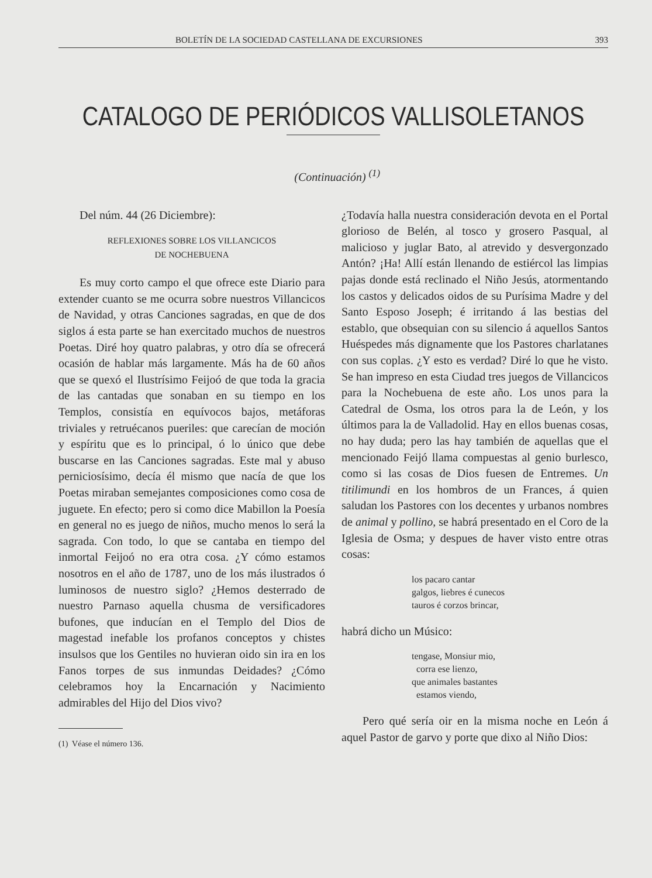BOLETÍN DE LA SOCIEDAD CASTELLANA DE EXCURSIONES 393
CATALOGO DE PERIÓDICOS VALLISOLETANOS
(Continuación) <sup>(1)</sup>
Del núm. 44 (26 Diciembre):
REFLEXIONES SOBRE LOS VILLANCICOS
DE NOCHEBUENA
Es muy corto campo el que ofrece este Diario para extender cuanto se me ocurra sobre nuestros Villancicos de Navidad, y otras Canciones sagradas, en que de dos siglos á esta parte se han exercitado muchos de nuestros Poetas. Diré hoy quatro palabras, y otro día se ofrecerá ocasión de hablar más largamente. Más ha de 60 años que se quexó el Ilustrísimo Feijoó de que toda la gracia de las cantadas que sonaban en su tiempo en los Templos, consistía en equívocos bajos, metáforas triviales y retruécanos pueriles: que carecían de moción y espíritu que es lo principal, ó lo único que debe buscarse en las Canciones sagradas. Este mal y abuso perniciosísimo, decía él mismo que nacía de que los Poetas miraban semejantes composiciones como cosa de juguete. En efecto; pero si como dice Mabillon la Poesía en general no es juego de niños, mucho menos lo será la sagrada. Con todo, lo que se cantaba en tiempo del inmortal Feijoó no era otra cosa. ¿Y cómo estamos nosotros en el año de 1787, uno de los más ilustrados ó luminosos de nuestro siglo? ¿Hemos desterrado de nuestro Parnaso aquella chusma de versificadores bufones, que inducían en el Templo del Dios de magestad inefable los profanos conceptos y chistes insulsos que los Gentiles no huvieran oido sin ira en los Fanos torpes de sus inmundas Deidades? ¿Cómo celebramos hoy la Encarnación y Nacimiento admirables del Hijo del Dios vivo?
(1) Véase el número 136.
¿Todavía halla nuestra consideración devota en el Portal glorioso de Belén, al tosco y grosero Pasqual, al malicioso y juglar Bato, al atrevido y desvergonzado Antón? ¡Ha! Allí están llenando de estiércol las limpias pajas donde está reclinado el Niño Jesús, atormentando los castos y delicados oidos de su Purísima Madre y del Santo Esposo Joseph; é irritando á las bestias del establo, que obsequian con su silencio á aquellos Santos Huéspedes más dignamente que los Pastores charlatanes con sus coplas. ¿Y esto es verdad? Diré lo que he visto. Se han impreso en esta Ciudad tres juegos de Villancicos para la Nochebuena de este año. Los unos para la Catedral de Osma, los otros para la de León, y los últimos para la de Valladolid. Hay en ellos buenas cosas, no hay duda; pero las hay también de aquellas que el mencionado Feijó llama compuestas al genio burlesco, como si las cosas de Dios fuesen de Entremes. Un titilimundi en los hombros de un Frances, á quien saludan los Pastores con los decentes y urbanos nombres de animal y pollino, se habrá presentado en el Coro de la Iglesia de Osma; y despues de haver visto entre otras cosas:
los pacaro cantar
galgos, liebres é cunecos
tauros é corzos brincar,
habrá dicho un Músico:
tengase, Monsiur mio,
corra ese lienzo,
que animales bastantes
estamos viendo,
Pero qué sería oir en la misma noche en León á aquel Pastor de garvo y porte que dixo al Niño Dios: